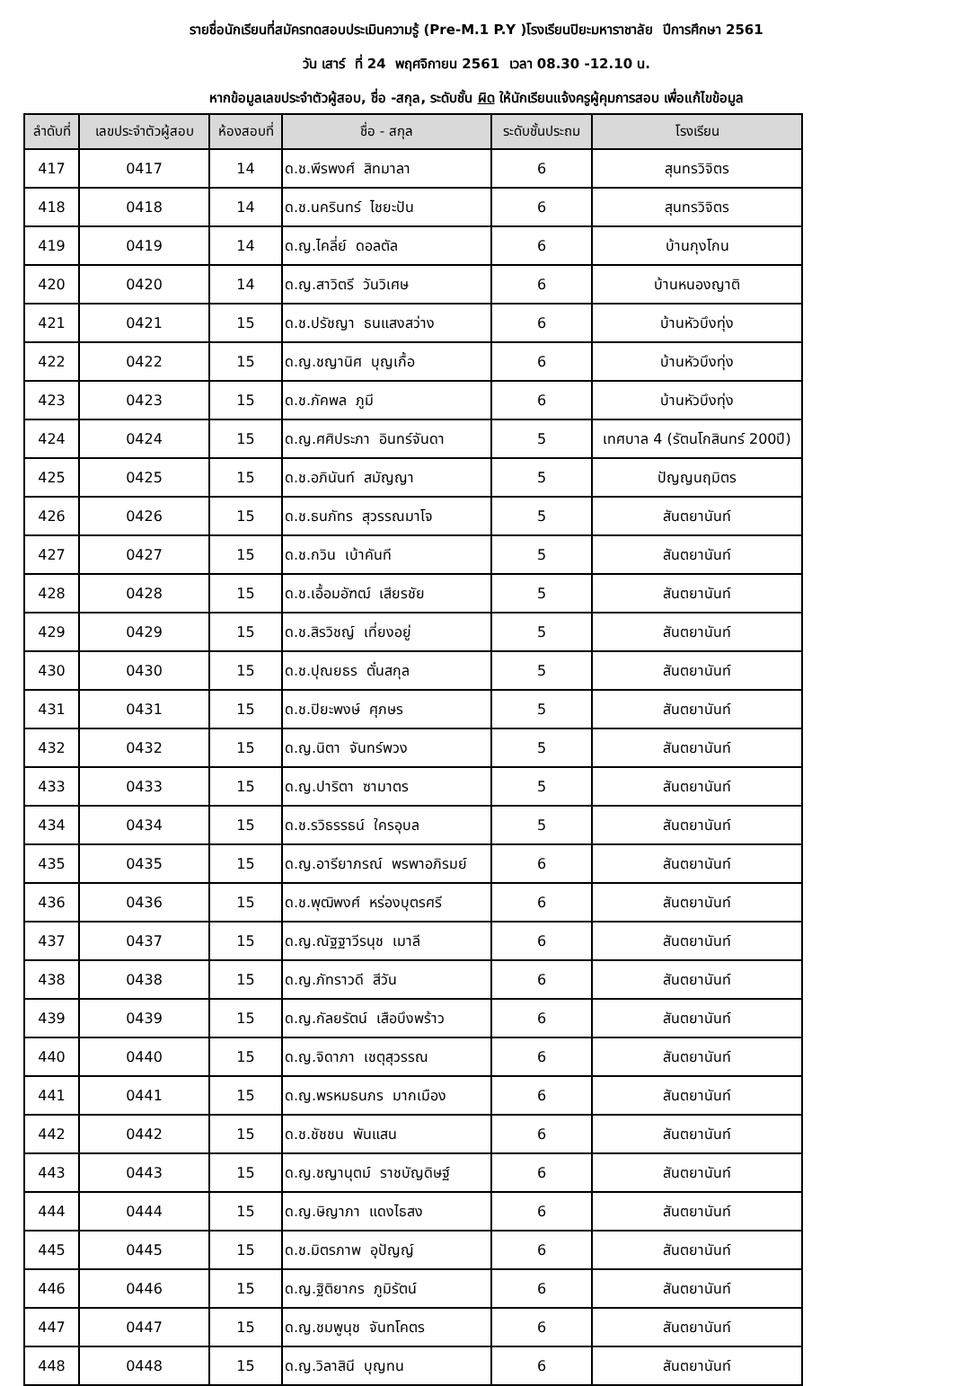รายชื่อนักเรียนที่สมัครทดสอบประเมินความรู้ (Pre-M.1 P.Y )โรงเรียนปิยะมหาราชาลัย ปีการศึกษา 2561
วัน เสาร์ ที่ 24 พฤศจิกายน 2561 เวลา 08.30 -12.10 น.
หากข้อมูลเลขประจำตัวผู้สอบ, ชื่อ -สกุล, ระดับชั้น ผิด ให้นักเรียนแจ้งครูผู้คุมการสอบ เพื่อแก้ไขข้อมูล
| ลำดับที่ | เลขประจำตัวผู้สอบ | ห้องสอบที่ | ชื่อ - สกุล | ระดับชั้นประถม | โรงเรียน |
| --- | --- | --- | --- | --- | --- |
| 417 | 0417 | 14 | ด.ช.พีรพงศ์ สิทมาลา | 6 | สุนทรวิจิตร |
| 418 | 0418 | 14 | ด.ช.นครินทร์ ไชยะปัน | 6 | สุนทรวิจิตร |
| 419 | 0419 | 14 | ด.ญ.ไคลี่ย์ ดอลตัล | 6 | บ้านกุงโกน |
| 420 | 0420 | 14 | ด.ญ.สาวิตรี วันวิเศษ | 6 | บ้านหนองญาติ |
| 421 | 0421 | 15 | ด.ช.ปรัชญา ธนแสงสว่าง | 6 | บ้านหัวบึงทุ่ง |
| 422 | 0422 | 15 | ด.ญ.ชญานิศ บุญเกื้อ | 6 | บ้านหัวบึงทุ่ง |
| 423 | 0423 | 15 | ด.ช.ภัคพล ภูมี | 6 | บ้านหัวบึงทุ่ง |
| 424 | 0424 | 15 | ด.ญ.ศศิประภา อินทร์จันดา | 5 | เทศบาล 4 (รัตนโกสินทร์ 200ปี) |
| 425 | 0425 | 15 | ด.ช.อภินันท์ สมัญญา | 5 | ปัญญนฤมิตร |
| 426 | 0426 | 15 | ด.ช.ธนภัทร สุวรรณมาโจ | 5 | สันตยานันท์ |
| 427 | 0427 | 15 | ด.ช.กวิน เบ้าคันที | 5 | สันตยานันท์ |
| 428 | 0428 | 15 | ด.ช.เอื้อมอัฑฒ์ เสียรชัย | 5 | สันตยานันท์ |
| 429 | 0429 | 15 | ด.ช.สิรวิชญ์ เที่ยงอยู่ | 5 | สันตยานันท์ |
| 430 | 0430 | 15 | ด.ช.ปุณยธร ตั๋นสกุล | 5 | สันตยานันท์ |
| 431 | 0431 | 15 | ด.ช.ปิยะพงษ์ ศุภษร | 5 | สันตยานันท์ |
| 432 | 0432 | 15 | ด.ญ.นิตา จันทร์พวง | 5 | สันตยานันท์ |
| 433 | 0433 | 15 | ด.ญ.ปาริตา ซามาตร | 5 | สันตยานันท์ |
| 434 | 0434 | 15 | ด.ช.รวิธรรธน์ ใครอุบล | 5 | สันตยานันท์ |
| 435 | 0435 | 15 | ด.ญ.อารียาภรณ์ พรพาอภิรมย์ | 6 | สันตยานันท์ |
| 436 | 0436 | 15 | ด.ช.พุฒิพงศ์ หร่องบุตรศรี | 6 | สันตยานันท์ |
| 437 | 0437 | 15 | ด.ญ.ณัฐฐาวีรนุช เมาลี | 6 | สันตยานันท์ |
| 438 | 0438 | 15 | ด.ญ.ภัทราวดี สีวัน | 6 | สันตยานันท์ |
| 439 | 0439 | 15 | ด.ญ.กัลยรัตน์ เสือบึงพร้าว | 6 | สันตยานันท์ |
| 440 | 0440 | 15 | ด.ญ.จิดาภา เชตุสุวรรณ | 6 | สันตยานันท์ |
| 441 | 0441 | 15 | ด.ญ.พรหมธนภร มากเมือง | 6 | สันตยานันท์ |
| 442 | 0442 | 15 | ด.ช.ชัชชน พันแสน | 6 | สันตยานันท์ |
| 443 | 0443 | 15 | ด.ญ.ชญานุตม์ ราชบัญดิษฐ์ | 6 | สันตยานันท์ |
| 444 | 0444 | 15 | ด.ญ.ษิญาภา แดงไธสง | 6 | สันตยานันท์ |
| 445 | 0445 | 15 | ด.ช.มิตรภาพ อุปัญญ์ | 6 | สันตยานันท์ |
| 446 | 0446 | 15 | ด.ญ.ฐิติยากร ภูมิรัตน์ | 6 | สันตยานันท์ |
| 447 | 0447 | 15 | ด.ญ.ชมพูนุช จันทโคตร | 6 | สันตยานันท์ |
| 448 | 0448 | 15 | ด.ญ.วิลาสินี บุญทน | 6 | สันตยานันท์ |